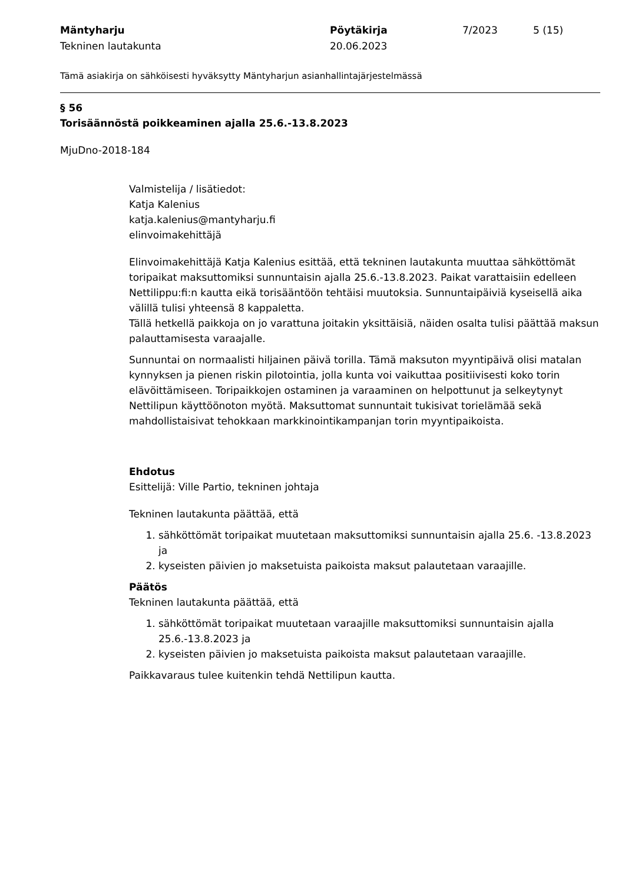Mäntyharju
Tekninen lautakunta
Pöytäkirja
20.06.2023
7/2023 5 (15)
Tämä asiakirja on sähköisesti hyväksytty Mäntyharjun asianhallintajärjestelmässä
§ 56
Torisäännöstä poikkeaminen ajalla 25.6.-13.8.2023
MjuDno-2018-184
Valmistelija / lisätiedot:
Katja Kalenius
katja.kalenius@mantyharju.fi
elinvoimakehittäjä
Elinvoimakehittäjä Katja Kalenius esittää, että tekninen lautakunta muuttaa sähköttömät toripaikat maksuttomiksi sunnuntaisin ajalla 25.6.-13.8.2023. Paikat varattaisiin edelleen Nettilippu:fi:n kautta eikä torisääntöön tehtäisi muutoksia. Sunnuntaipäiviä kyseisellä aika välillä tulisi yhteensä 8 kappaletta.
Tällä hetkellä paikkoja on jo varattuna joitakin yksittäisiä, näiden osalta tulisi päättää maksun palauttamisesta varaajalle.
Sunnuntai on normaalisti hiljainen päivä torilla. Tämä maksuton myyntipäivä olisi matalan kynnyksen ja pienen riskin pilotointia, jolla kunta voi vaikuttaa positiivisesti koko torin elävöittämiseen. Toripaikkojen ostaminen ja varaaminen on helpottunut ja selkeytynyt Nettilipun käyttöönoton myötä. Maksuttomat sunnuntait tukisivat torielämää sekä mahdollistaisivat tehokkaan markkinointikampanjan torin myyntipaikoista.
Ehdotus
Esittelijä: Ville Partio, tekninen johtaja
Tekninen lautakunta päättää, että
1. sähköttömät toripaikat muutetaan maksuttomiksi sunnuntaisin ajalla 25.6. -13.8.2023 ja
2. kyseisten päivien jo maksetuista paikoista maksut palautetaan varaajille.
Päätös
Tekninen lautakunta päättää, että
1. sähköttömät toripaikat muutetaan varaajille maksuttomiksi sunnuntaisin ajalla 25.6.-13.8.2023 ja
2. kyseisten päivien jo maksetuista paikoista maksut palautetaan varaajille.
Paikkavaraus tulee kuitenkin tehdä Nettilipun kautta.